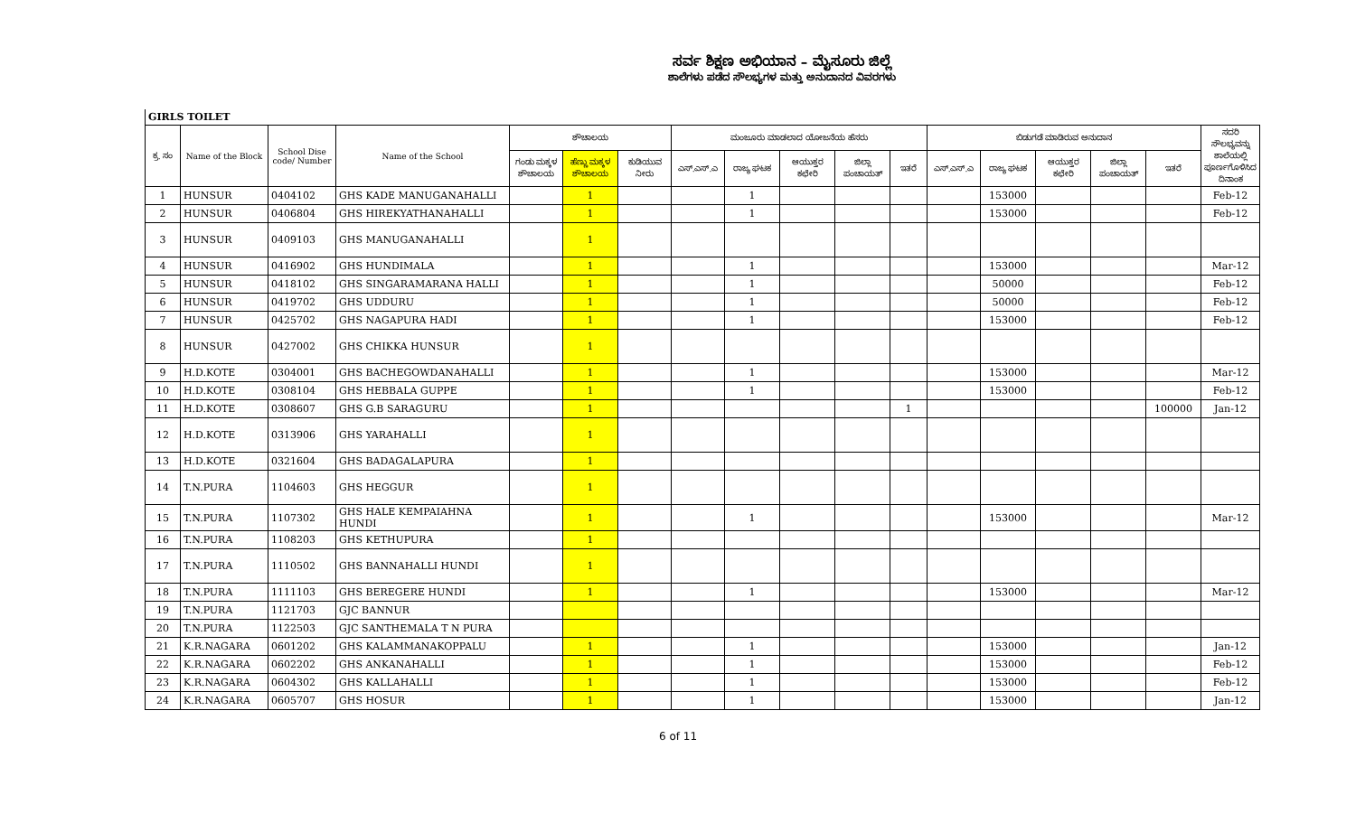ಸರ್ವ ಶಿಕ್ಷಣ ಅಭಿಯಾನ – ಮೈಸೂರು ಜಿಲ್ಲೆ
ಶಾಲೆಗಳು ಪಡೆದ ಸೌಲಭ್ಯಗಳ ಮತ್ತು ಅನುದಾನದ ವಿವರಗಳು
GIRLS TOILET
| ಕ್ರ. ಸಂ | Name of the Block | School Dise code/ Number | Name of the School | ಶೌಚಾಲಯ | | | ಮಂಜೂರು ಮಾಡಲಾದ ಯೋಜನೆಯ ಹೆಸರು | | | | | ಬಿಡುಗಡೆ ಮಾಡಿರುವ ಅನುದಾನ | | | | | ಸದರಿ ಸೌಲಭ್ಯವನ್ನು ಶಾಲೆಯಲ್ಲಿ ಪೂರ್ಣಗೊಳಿಸಿದ ದಿನಾಂಕ |
| --- | --- | --- | --- | --- | --- | --- | --- | --- | --- | --- | --- | --- | --- | --- | --- | --- | --- |
| | | | | ಗಂಡು ಮಕ್ಕಳ ಶೌಚಾಲಯ | ಹೆಣ್ಣು ಮಕ್ಕಳ ಶೌಚಾಲಯ | ಕುಡಿಯುವ ನೀರು | ಎಸ್.ಎಸ್.ಎ | ರಾಜ್ಯ ಘಟಕ | ಆಯುಕ್ತರ ಕಛೇರಿ | ಜಿಲ್ಲಾ ಪಂಚಾಯತ್ | ಇತರೆ | ಎಸ್.ಎಸ್.ಎ | ರಾಜ್ಯ ಘಟಕ | ಆಯುಕ್ತರ ಕಛೇರಿ | ಜಿಲ್ಲಾ ಪಂಚಾಯತ್ | ಇತರೆ | |
| 1 | HUNSUR | 0404102 | GHS KADE MANUGANAHALLI | | 1 | | | 1 | | | | | 153000 | | | | Feb-12 |
| 2 | HUNSUR | 0406804 | GHS HIREKYATHANAHALLI | | 1 | | | 1 | | | | | 153000 | | | | Feb-12 |
| 3 | HUNSUR | 0409103 | GHS MANUGANAHALLI | | 1 | | | | | | | | | | | | |
| 4 | HUNSUR | 0416902 | GHS HUNDIMALA | | 1 | | | 1 | | | | | 153000 | | | | Mar-12 |
| 5 | HUNSUR | 0418102 | GHS SINGARAMARANA HALLI | | 1 | | | 1 | | | | | 50000 | | | | Feb-12 |
| 6 | HUNSUR | 0419702 | GHS UDDURU | | 1 | | | 1 | | | | | 50000 | | | | Feb-12 |
| 7 | HUNSUR | 0425702 | GHS NAGAPURA HADI | | 1 | | | 1 | | | | | 153000 | | | | Feb-12 |
| 8 | HUNSUR | 0427002 | GHS CHIKKA HUNSUR | | 1 | | | | | | | | | | | | |
| 9 | H.D.KOTE | 0304001 | GHS BACHEGOWDANAHALLI | | 1 | | | 1 | | | | | 153000 | | | | Mar-12 |
| 10 | H.D.KOTE | 0308104 | GHS HEBBALA GUPPE | | 1 | | | 1 | | | | | 153000 | | | | Feb-12 |
| 11 | H.D.KOTE | 0308607 | GHS G.B SARAGURU | | 1 | | | | | | 1 | | | | | 100000 | Jan-12 |
| 12 | H.D.KOTE | 0313906 | GHS YARAHALLI | | 1 | | | | | | | | | | | | |
| 13 | H.D.KOTE | 0321604 | GHS BADAGALAPURA | | 1 | | | | | | | | | | | | |
| 14 | T.N.PURA | 1104603 | GHS HEGGUR | | 1 | | | | | | | | | | | | |
| 15 | T.N.PURA | 1107302 | GHS HALE KEMPAIAHNA HUNDI | | 1 | | | 1 | | | | | 153000 | | | | Mar-12 |
| 16 | T.N.PURA | 1108203 | GHS KETHUPURA | | 1 | | | | | | | | | | | | |
| 17 | T.N.PURA | 1110502 | GHS BANNAHALLI HUNDI | | 1 | | | | | | | | | | | | |
| 18 | T.N.PURA | 1111103 | GHS BEREGERE HUNDI | | 1 | | | 1 | | | | | 153000 | | | | Mar-12 |
| 19 | T.N.PURA | 1121703 | GJC BANNUR | | | | | | | | | | | | | | |
| 20 | T.N.PURA | 1122503 | GJC SANTHEMALA T N PURA | | | | | | | | | | | | | | |
| 21 | K.R.NAGARA | 0601202 | GHS KALAMMANAKOPPALU | | 1 | | | 1 | | | | | 153000 | | | | Jan-12 |
| 22 | K.R.NAGARA | 0602202 | GHS ANKANAHALLI | | 1 | | | 1 | | | | | 153000 | | | | Feb-12 |
| 23 | K.R.NAGARA | 0604302 | GHS KALLAHALLI | | 1 | | | 1 | | | | | 153000 | | | | Feb-12 |
| 24 | K.R.NAGARA | 0605707 | GHS HOSUR | | 1 | | | 1 | | | | | 153000 | | | | Jan-12 |
6 of 11